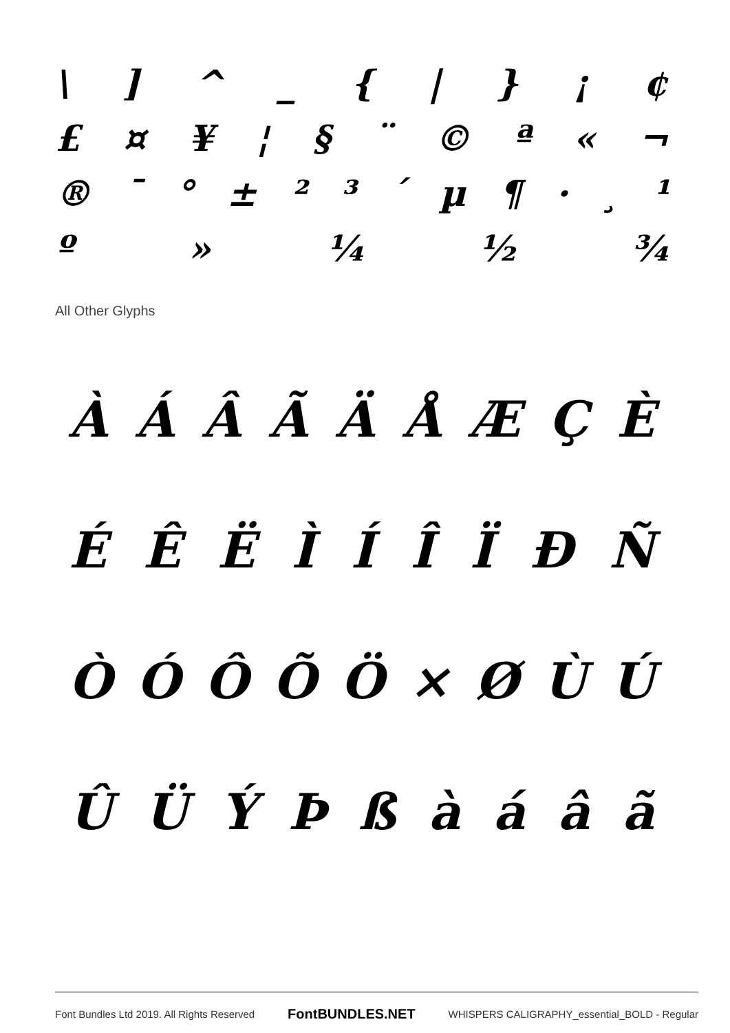\] ^ _ { | } ¡ ¢
£ ¤ ¥ ¦ § ¨ © ª « ¬
® ¯ ° ± ²³ ´ µ ¶ · ¸ ¹
º » ¼ ½ ¾
All Other Glyphs
ÀÁÂÃÄÅÆÇÈ
ÉÊËÌÍÎÏÐÑ
ÒÓÔÕÖ × ØÙÚ
ÛÜÝÞßàáâã
Font Bundles Ltd 2019. All Rights Reserved FontBUNDLES.NET WHISPERS CALIGRAPHY_essential_BOLD - Regular